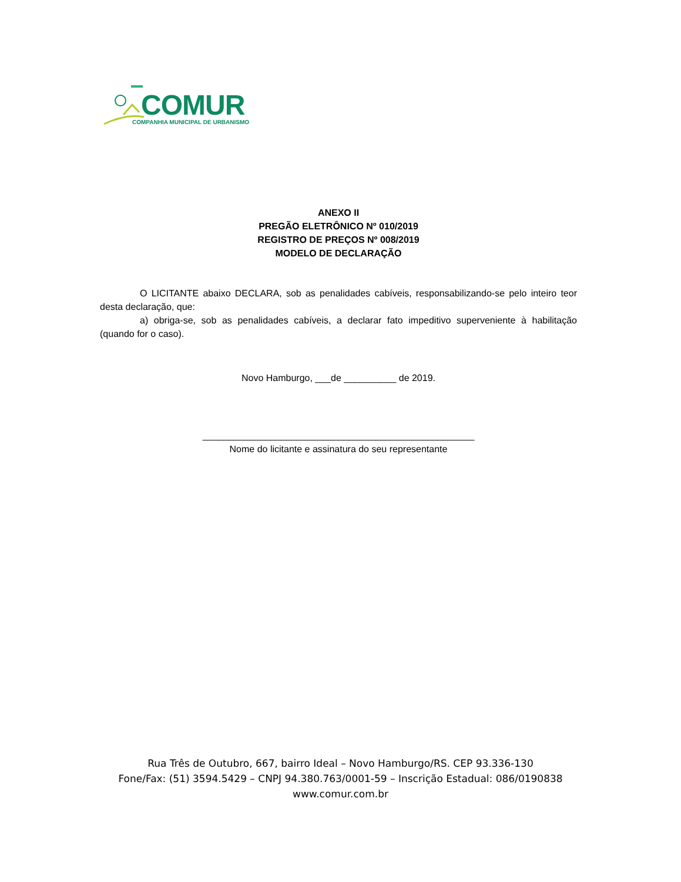COMUR
COMPANHIA MUNICIPAL DE URBANISMO
ANEXO II
PREGÃO ELETRÔNICO Nº 010/2019
REGISTRO DE PREÇOS Nº 008/2019
MODELO DE DECLARAÇÃO
O LICITANTE abaixo DECLARA, sob as penalidades cabíveis, responsabilizando-se pelo inteiro teor desta declaração, que:
a) obriga-se, sob as penalidades cabíveis, a declarar fato impeditivo superveniente à habilitação (quando for o caso).
Novo Hamburgo, ___de __________ de 2019.
____________________________________________________
Nome do licitante e assinatura do seu representante
Rua Três de Outubro, 667, bairro Ideal – Novo Hamburgo/RS. CEP 93.336-130
Fone/Fax: (51) 3594.5429 – CNPJ 94.380.763/0001-59 – Inscrição Estadual: 086/0190838
www.comur.com.br